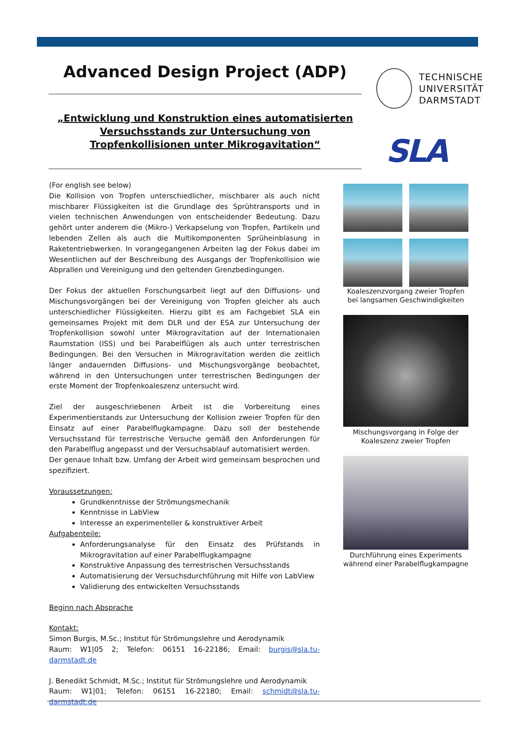Advanced Design Project (ADP)
„Entwicklung und Konstruktion eines automatisierten Versuchsstands zur Untersuchung von Tropfenkollisionen unter Mikrogavitation“
TECHNISCHE
UNIVERSITÄT
DARMSTADT
SLA
(For english see below)
Die Kollision von Tropfen unterschiedlicher, mischbarer als auch nicht mischbarer Flüssigkeiten ist die Grundlage des Sprühtransports und in vielen technischen Anwendungen von entscheidender Bedeutung. Dazu gehört unter anderem die (Mikro-) Verkapselung von Tropfen, Partikeln und lebenden Zellen als auch die Multikomponenten Sprüheinblasung in Raketentriebwerken. In vorangegangenen Arbeiten lag der Fokus dabei im Wesentlichen auf der Beschreibung des Ausgangs der Tropfenkollision wie Abprallen und Vereinigung und den geltenden Grenzbedingungen.
Der Fokus der aktuellen Forschungsarbeit liegt auf den Diffusions- und Mischungsvorgängen bei der Vereinigung von Tropfen gleicher als auch unterschiedlicher Flüssigkeiten. Hierzu gibt es am Fachgebiet SLA ein gemeinsames Projekt mit dem DLR und der ESA zur Untersuchung der Tropfenkollision sowohl unter Mikrogravitation auf der Internationalen Raumstation (ISS) und bei Parabelflügen als auch unter terrestrischen Bedingungen. Bei den Versuchen in Mikrogravitation werden die zeitlich länger andauernden Diffusions- und Mischungsvorgänge beobachtet, während in den Untersuchungen unter terrestrischen Bedingungen der erste Moment der Tropfenkoaleszenz untersucht wird.
Ziel der ausgeschriebenen Arbeit ist die Vorbereitung eines Experimentierstands zur Untersuchung der Kollision zweier Tropfen für den Einsatz auf einer Parabelflugkampagne. Dazu soll der bestehende Versuchsstand für terrestrische Versuche gemäß den Anforderungen für den Parabelflug angepasst und der Versuchsablauf automatisiert werden.
Der genaue Inhalt bzw. Umfang der Arbeit wird gemeinsam besprochen und spezifiziert.
Voraussetzungen:
Grundkenntnisse der Strömungsmechanik
Kenntnisse in LabView
Interesse an experimenteller & konstruktiver Arbeit
Aufgabenteile:
Anforderungsanalyse für den Einsatz des Prüfstands in Mikrogravitation auf einer Parabelflugkampagne
Konstruktive Anpassung des terrestrischen Versuchsstands
Automatisierung der Versuchsdurchführung mit Hilfe von LabView
Validierung des entwickelten Versuchsstands
Beginn nach Absprache
Kontakt:
Simon Burgis, M.Sc.; Institut für Strömungslehre und Aerodynamik
Raum: W1|05 2; Telefon: 06151 16-22186; Email: burgis@sla.tu-darmstadt.de
J. Benedikt Schmidt, M.Sc.; Institut für Strömungslehre und Aerodynamik
Raum: W1|01; Telefon: 06151 16-22180; Email: schmidt@sla.tu-darmstadt.de
Koaleszenzvorgang zweier Tropfen bei langsamen Geschwindigkeiten
Mischungsvorgang in Folge der Koaleszenz zweier Tropfen
Durchführung eines Experiments während einer Parabelflugkampagne